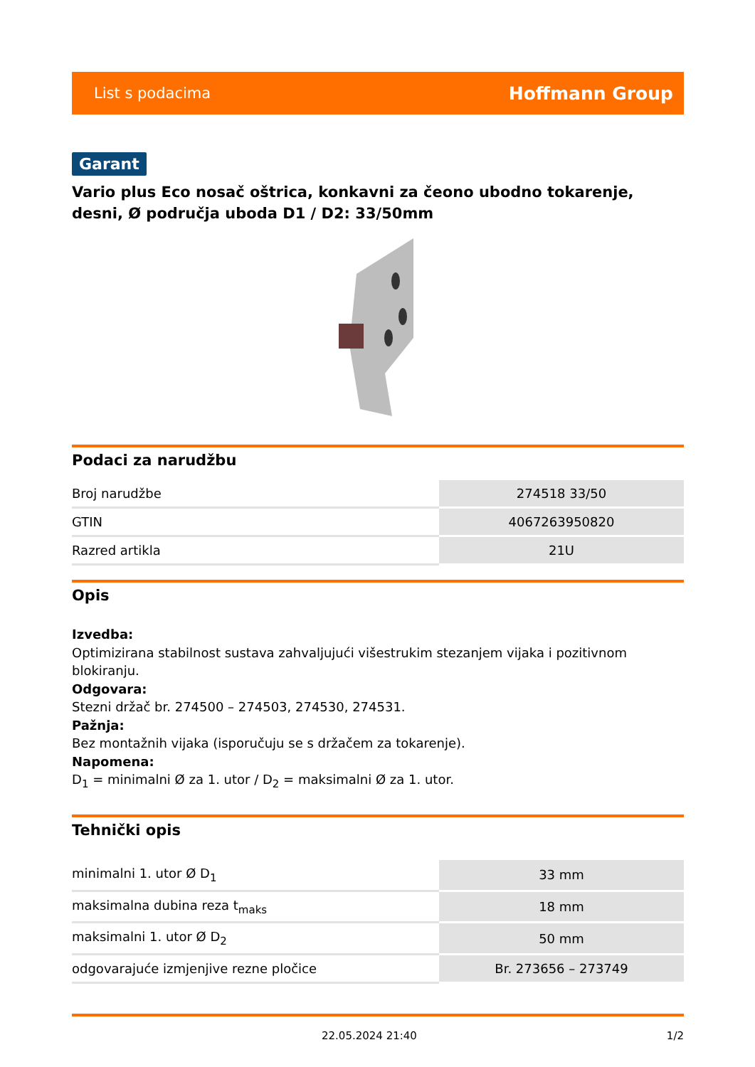List s podacima Hoffmann Group
Garant
Vario plus Eco nosač oštrica, konkavni za čeono ubodno tokarenje, desni, Ø područja uboda D1 / D2: 33/50mm
Podaci za narudžbu
| Broj narudžbe | 274518 33/50 |
| GTIN | 4067263950820 |
| Razred artikla | 21U |
Opis
Izvedba:
Optimizirana stabilnost sustava zahvaljujući višestrukim stezanjem vijaka i pozitivnom blokiranju.
Odgovara:
Stezni držač br. 274500 – 274503, 274530, 274531.
Pažnja:
Bez montažnih vijaka (isporučuju se s držačem za tokarenje).
Napomena:
D<sub>1</sub> = minimalni Ø za 1. utor / D<sub>2</sub> = maksimalni Ø za 1. utor.
Tehnički opis
| minimalni 1. utor Ø D<sub>1</sub> | 33 mm |
| maksimalna dubina reza t<sub>maks</sub> | 18 mm |
| maksimalni 1. utor Ø D<sub>2</sub> | 50 mm |
| odgovarajuće izmjenjive rezne pločice | Br. 273656 – 273749 |
22.05.2024 21:40 1/2